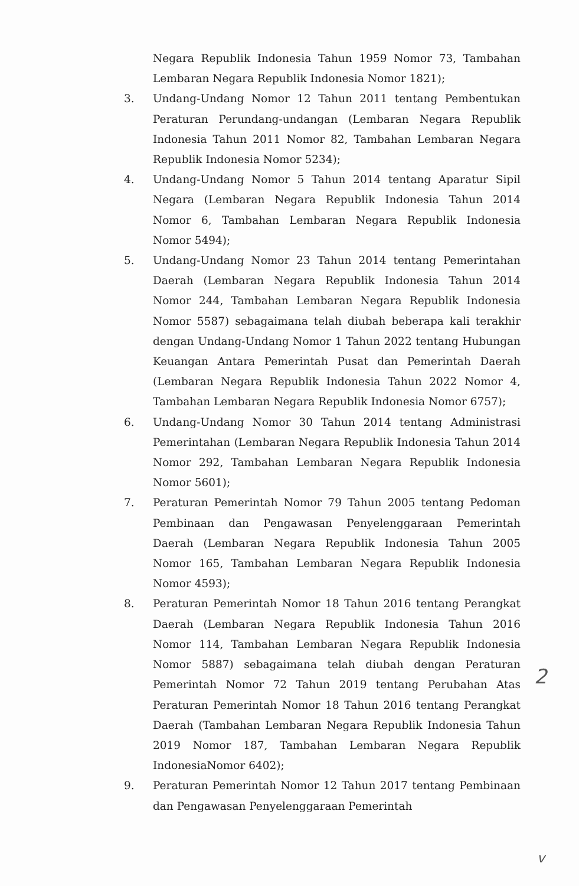Negara Republik Indonesia Tahun 1959 Nomor 73, Tambahan Lembaran Negara Republik Indonesia Nomor 1821);
3. Undang-Undang Nomor 12 Tahun 2011 tentang Pembentukan Peraturan Perundang-undangan (Lembaran Negara Republik Indonesia Tahun 2011 Nomor 82, Tambahan Lembaran Negara Republik Indonesia Nomor 5234);
4. Undang-Undang Nomor 5 Tahun 2014 tentang Aparatur Sipil Negara (Lembaran Negara Republik Indonesia Tahun 2014 Nomor 6, Tambahan Lembaran Negara Republik Indonesia Nomor 5494);
5. Undang-Undang Nomor 23 Tahun 2014 tentang Pemerintahan Daerah (Lembaran Negara Republik Indonesia Tahun 2014 Nomor 244, Tambahan Lembaran Negara Republik Indonesia Nomor 5587) sebagaimana telah diubah beberapa kali terakhir dengan Undang-Undang Nomor 1 Tahun 2022 tentang Hubungan Keuangan Antara Pemerintah Pusat dan Pemerintah Daerah (Lembaran Negara Republik Indonesia Tahun 2022 Nomor 4, Tambahan Lembaran Negara Republik Indonesia Nomor 6757);
6. Undang-Undang Nomor 30 Tahun 2014 tentang Administrasi Pemerintahan (Lembaran Negara Republik Indonesia Tahun 2014 Nomor 292, Tambahan Lembaran Negara Republik Indonesia Nomor 5601);
7. Peraturan Pemerintah Nomor 79 Tahun 2005 tentang Pedoman Pembinaan dan Pengawasan Penyelenggaraan Pemerintah Daerah (Lembaran Negara Republik Indonesia Tahun 2005 Nomor 165, Tambahan Lembaran Negara Republik Indonesia Nomor 4593);
8. Peraturan Pemerintah Nomor 18 Tahun 2016 tentang Perangkat Daerah (Lembaran Negara Republik Indonesia Tahun 2016 Nomor 114, Tambahan Lembaran Negara Republik Indonesia Nomor 5887) sebagaimana telah diubah dengan Peraturan Pemerintah Nomor 72 Tahun 2019 tentang Perubahan Atas Peraturan Pemerintah Nomor 18 Tahun 2016 tentang Perangkat Daerah (Tambahan Lembaran Negara Republik Indonesia Tahun 2019 Nomor 187, Tambahan Lembaran Negara Republik IndonesiaNomor 6402);
9. Peraturan Pemerintah Nomor 12 Tahun 2017 tentang Pembinaan dan Pengawasan Penyelenggaraan Pemerintah
2
v